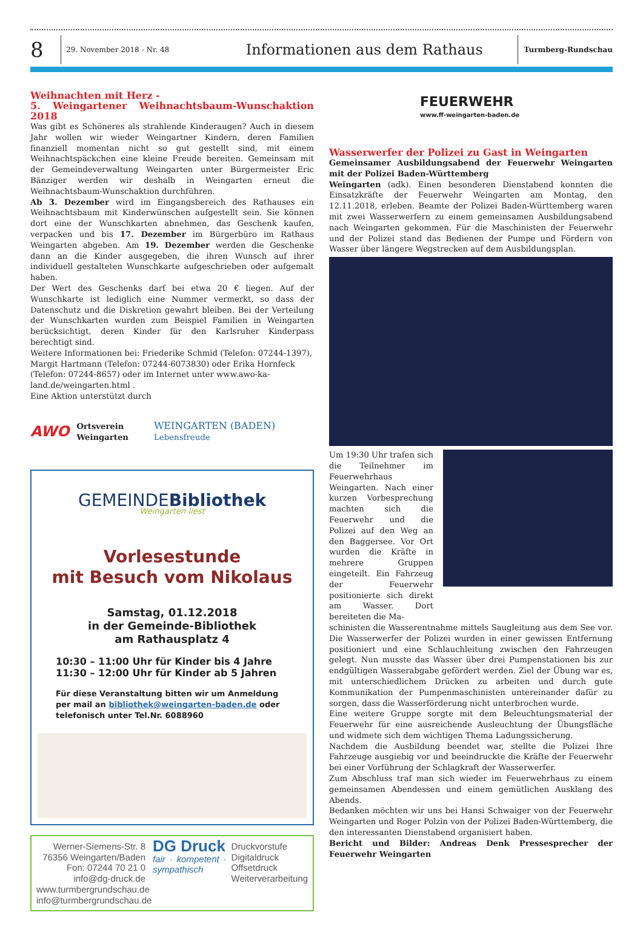8
29. November 2018 - Nr. 48
Informationen aus dem Rathaus
Turmberg-Rundschau
Weihnachten mit Herz -
5. Weingartener Weihnachtsbaum-Wunschaktion 2018
Was gibt es Schöneres als strahlende Kinderaugen? Auch in diesem Jahr wollen wir wieder Weingartner Kindern, deren Familien finanziell momentan nicht so gut gestellt sind, mit einem Weihnachtspäckchen eine kleine Freude bereiten. Gemeinsam mit der Gemeindeverwaltung Weingarten unter Bürgermeister Eric Bänziger werden wir deshalb in Weingarten erneut die Weihnachtsbaum-Wunschaktion durchführen.
Ab 3. Dezember wird im Eingangsbereich des Rathauses ein Weihnachtsbaum mit Kinderwünschen aufgestellt sein. Sie können dort eine der Wunschkarten abnehmen, das Geschenk kaufen, verpacken und bis 17. Dezember im Bürgerbüro im Rathaus Weingarten abgeben. Am 19. Dezember werden die Geschenke dann an die Kinder ausgegeben, die ihren Wunsch auf ihrer individuell gestalteten Wunschkarte aufgeschrieben oder aufgemalt haben.
Der Wert des Geschenks darf bei etwa 20 € liegen. Auf der Wunschkarte ist lediglich eine Nummer vermerkt, so dass der Datenschutz und die Diskretion gewahrt bleiben. Bei der Verteilung der Wunschkarten wurden zum Beispiel Familien in Weingarten berücksichtigt, deren Kinder für den Karlsruher Kinderpass berechtigt sind.
Weitere Informationen bei: Friederike Schmid (Telefon: 07244-1397), Margit Hartmann (Telefon: 07244-6073830) oder Erika Hornfeck (Telefon: 07244-8657) oder im Internet unter www.awo-ka-land.de/weingarten.html .
Eine Aktion unterstützt durch
AWO Ortsverein
Weingarten WEINGARTEN (BADEN)
Lebensfreude
GEMEINDEBibliothek
Weingarten liest
Vorlesestunde
mit Besuch vom Nikolaus
Samstag, 01.12.2018
in der Gemeinde-Bibliothek
am Rathausplatz 4
10:30 – 11:00 Uhr für Kinder bis 4 Jahre
11:30 – 12:00 Uhr für Kinder ab 5 Jahren
Für diese Veranstaltung bitten wir um Anmeldung per mail an bibliothek@weingarten-baden.de oder telefonisch unter Tel.Nr. 6088960
Werner-Siemens-Str. 8
76356 Weingarten/Baden
Fon: 07244 70 21 0
info@dg-druck.de
www.turmbergrundschau.de
info@turmbergrundschau.de
DG Druck
fair · kompetent · sympathisch
Druckvorstufe
Digitaldruck
Offsetdruck
Weiterverarbeitung
FEUERWEHR
www.ff-weingarten-baden.de
Wasserwerfer der Polizei zu Gast in Weingarten
Gemeinsamer Ausbildungsabend der Feuerwehr Weingarten mit der Polizei Baden-Württemberg
Weingarten (adk). Einen besonderen Dienstabend konnten die Einsatzkräfte der Feuerwehr Weingarten am Montag, den 12.11.2018, erleben. Beamte der Polizei Baden-Württemberg waren mit zwei Wasserwerfern zu einem gemeinsamen Ausbildungsabend nach Weingarten gekommen. Für die Maschinisten der Feuerwehr und der Polizei stand das Bedienen der Pumpe und Fördern von Wasser über längere Wegstrecken auf dem Ausbildungsplan.
Um 19:30 Uhr trafen sich die Teilnehmer im Feuerwehrhaus Weingarten. Nach einer kurzen Vorbesprechung machten sich die Feuerwehr und die Polizei auf den Weg an den Baggersee. Vor Ort wurden die Kräfte in mehrere Gruppen eingeteilt. Ein Fahrzeug der Feuerwehr positionierte sich direkt am Wasser. Dort bereiteten die Ma-
schinisten die Wasserentnahme mittels Saugleitung aus dem See vor. Die Wasserwerfer der Polizei wurden in einer gewissen Entfernung positioniert und eine Schlauchleitung zwischen den Fahrzeugen gelegt. Nun musste das Wasser über drei Pumpenstationen bis zur endgültigen Wasserabgabe gefördert werden. Ziel der Übung war es, mit unterschiedlichem Drücken zu arbeiten und durch gute Kommunikation der Pumpenmaschinisten untereinander dafür zu sorgen, dass die Wasserförderung nicht unterbrochen wurde.
Eine weitere Gruppe sorgte mit dem Beleuchtungsmaterial der Feuerwehr für eine ausreichende Ausleuchtung der Übungsfläche und widmete sich dem wichtigen Thema Ladungssicherung.
Nachdem die Ausbildung beendet war, stellte die Polizei Ihre Fahrzeuge ausgiebig vor und beeindruckte die Kräfte der Feuerwehr bei einer Vorführung der Schlagkraft der Wasserwerfer.
Zum Abschluss traf man sich wieder im Feuerwehrhaus zu einem gemeinsamen Abendessen und einem gemütlichen Ausklang des Abends.
Bedanken möchten wir uns bei Hansi Schwaiger von der Feuerwehr Weingarten und Roger Polzin von der Polizei Baden-Württemberg, die den interessanten Dienstabend organisiert haben.
Bericht und Bilder: Andreas Denk Pressesprecher der Feuerwehr Weingarten